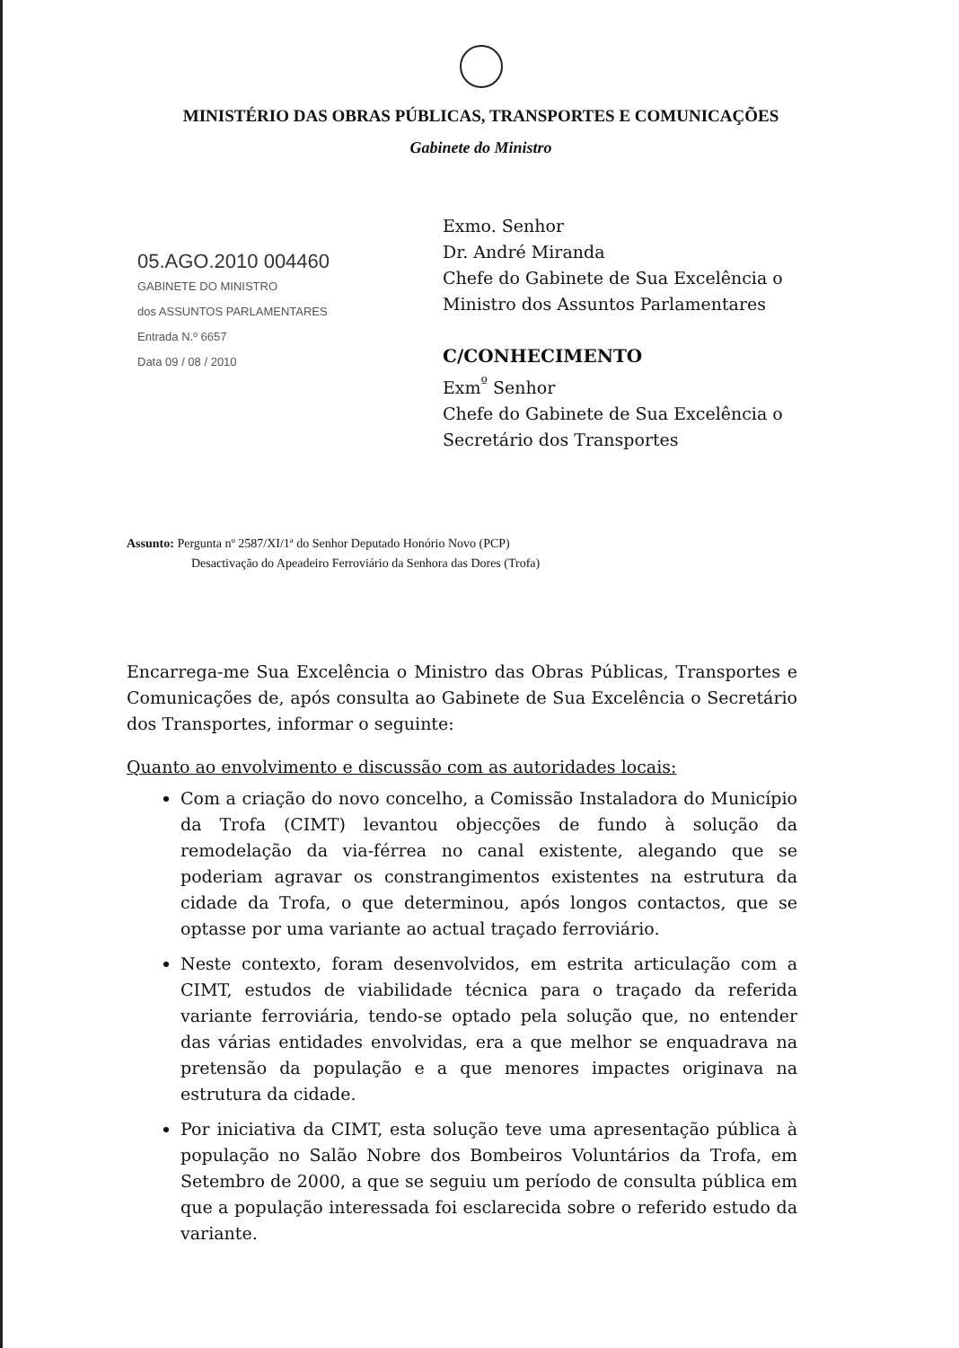MINISTÉRIO DAS OBRAS PÚBLICAS, TRANSPORTES E COMUNICAÇÕES
Gabinete do Ministro
05.AGO.2010 004460
GABINETE DO MINISTRO
dos ASSUNTOS PARLAMENTARES
Entrada N.º 6657
Data 09 / 08 / 2010
Exmo. Senhor
Dr. André Miranda
Chefe do Gabinete de Sua Excelência o
Ministro dos Assuntos Parlamentares
C/CONHECIMENTO
Exm<sup>º</sup> Senhor
Chefe do Gabinete de Sua Excelência o
Secretário dos Transportes
Assunto: Pergunta nº 2587/XI/1ª do Senhor Deputado Honório Novo (PCP)
Desactivação do Apeadeiro Ferroviário da Senhora das Dores (Trofa)
Encarrega-me Sua Excelência o Ministro das Obras Públicas, Transportes e Comunicações de, após consulta ao Gabinete de Sua Excelência o Secretário dos Transportes, informar o seguinte:
Quanto ao envolvimento e discussão com as autoridades locais:
Com a criação do novo concelho, a Comissão Instaladora do Município da Trofa (CIMT) levantou objecções de fundo à solução da remodelação da via-férrea no canal existente, alegando que se poderiam agravar os constrangimentos existentes na estrutura da cidade da Trofa, o que determinou, após longos contactos, que se optasse por uma variante ao actual traçado ferroviário.
Neste contexto, foram desenvolvidos, em estrita articulação com a CIMT, estudos de viabilidade técnica para o traçado da referida variante ferroviária, tendo-se optado pela solução que, no entender das várias entidades envolvidas, era a que melhor se enquadrava na pretensão da população e a que menores impactes originava na estrutura da cidade.
Por iniciativa da CIMT, esta solução teve uma apresentação pública à população no Salão Nobre dos Bombeiros Voluntários da Trofa, em Setembro de 2000, a que se seguiu um período de consulta pública em que a população interessada foi esclarecida sobre o referido estudo da variante.